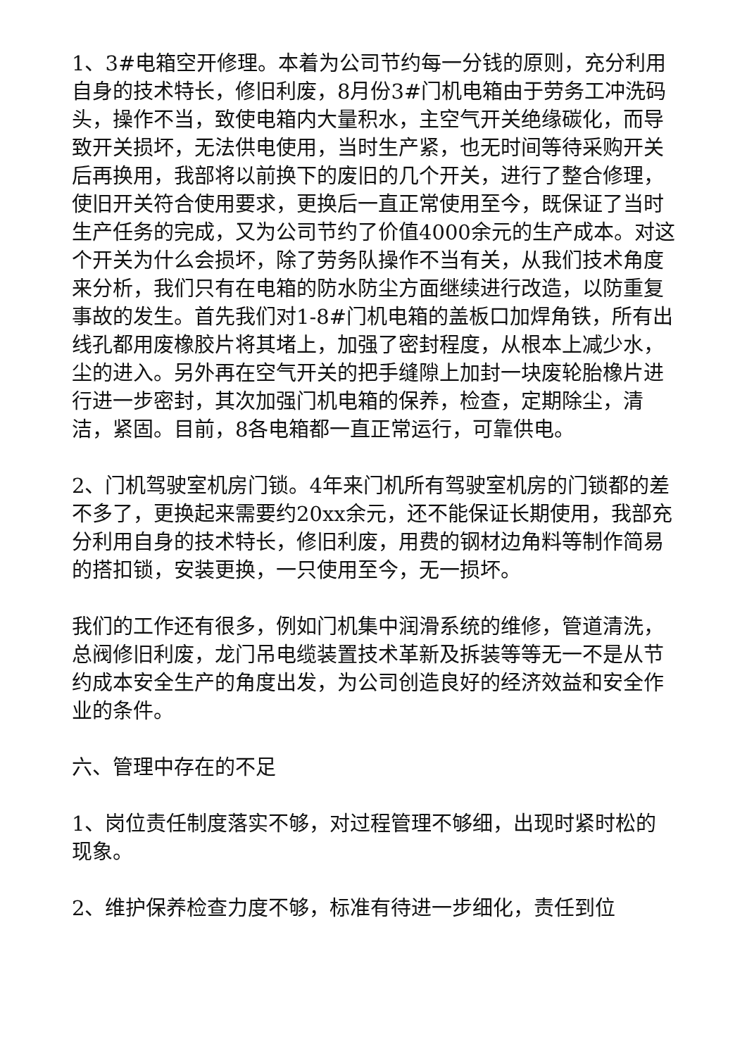1、3#电箱空开修理。本着为公司节约每一分钱的原则，充分利用自身的技术特长，修旧利废，8月份3#门机电箱由于劳务工冲洗码头，操作不当，致使电箱内大量积水，主空气开关绝缘碳化，而导致开关损坏，无法供电使用，当时生产紧，也无时间等待采购开关后再换用，我部将以前换下的废旧的几个开关，进行了整合修理，使旧开关符合使用要求，更换后一直正常使用至今，既保证了当时生产任务的完成，又为公司节约了价值4000余元的生产成本。对这个开关为什么会损坏，除了劳务队操作不当有关，从我们技术角度来分析，我们只有在电箱的防水防尘方面继续进行改造，以防重复事故的发生。首先我们对1-8#门机电箱的盖板口加焊角铁，所有出线孔都用废橡胶片将其堵上，加强了密封程度，从根本上减少水，尘的进入。另外再在空气开关的把手缝隙上加封一块废轮胎橡片进行进一步密封，其次加强门机电箱的保养，检查，定期除尘，清洁，紧固。目前，8各电箱都一直正常运行，可靠供电。
2、门机驾驶室机房门锁。4年来门机所有驾驶室机房的门锁都的差不多了，更换起来需要约20xx余元，还不能保证长期使用，我部充分利用自身的技术特长，修旧利废，用费的钢材边角料等制作简易的搭扣锁，安装更换，一只使用至今，无一损坏。
我们的工作还有很多，例如门机集中润滑系统的维修，管道清洗，总阀修旧利废，龙门吊电缆装置技术革新及拆装等等无一不是从节约成本安全生产的角度出发，为公司创造良好的经济效益和安全作业的条件。
六、管理中存在的不足
1、岗位责任制度落实不够，对过程管理不够细，出现时紧时松的现象。
2、维护保养检查力度不够，标准有待进一步细化，责任到位